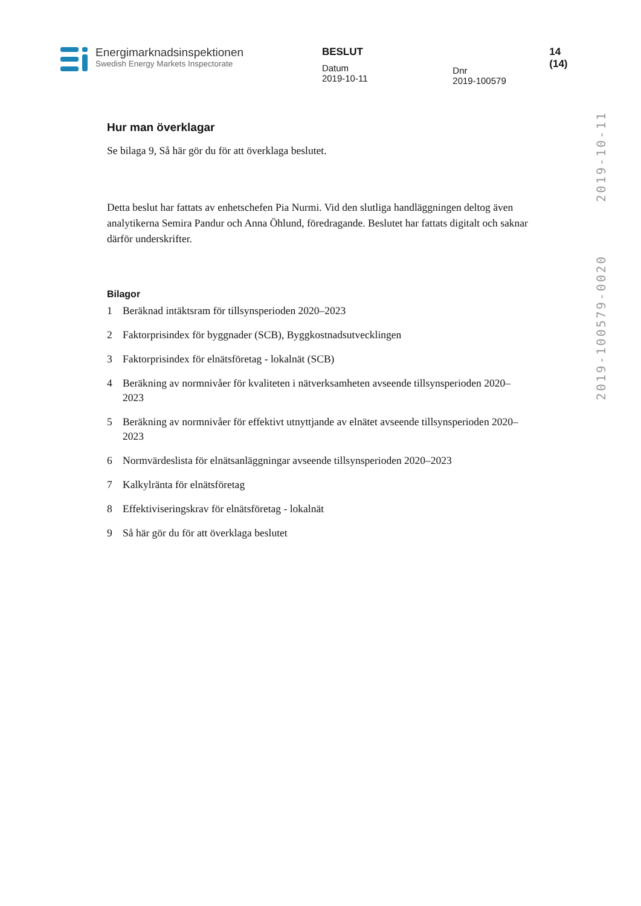Energimarknadsinspektionen
Swedish Energy Markets Inspectorate
BESLUT
Datum
2019-10-11
Dnr
2019-100579
14 (14)
2019-10-11
2019-100579-0020
Hur man överklagar
Se bilaga 9, Så här gör du för att överklaga beslutet.
Detta beslut har fattats av enhetschefen Pia Nurmi. Vid den slutliga handläggningen deltog även analytikerna Semira Pandur och Anna Öhlund, föredragande. Beslutet har fattats digitalt och saknar därför underskrifter.
Bilagor
1 Beräknad intäktsram för tillsynsperioden 2020–2023
2 Faktorprisindex för byggnader (SCB), Byggkostnadsutvecklingen
3 Faktorprisindex för elnätsföretag - lokalnät (SCB)
4 Beräkning av normnivåer för kvaliteten i nätverksamheten avseende tillsynsperioden 2020–2023
5 Beräkning av normnivåer för effektivt utnyttjande av elnätet avseende tillsynsperioden 2020–2023
6 Normvärdeslista för elnätsanläggningar avseende tillsynsperioden 2020–2023
7 Kalkylränta för elnätsföretag
8 Effektiviseringskrav för elnätsföretag - lokalnät
9 Så här gör du för att överklaga beslutet